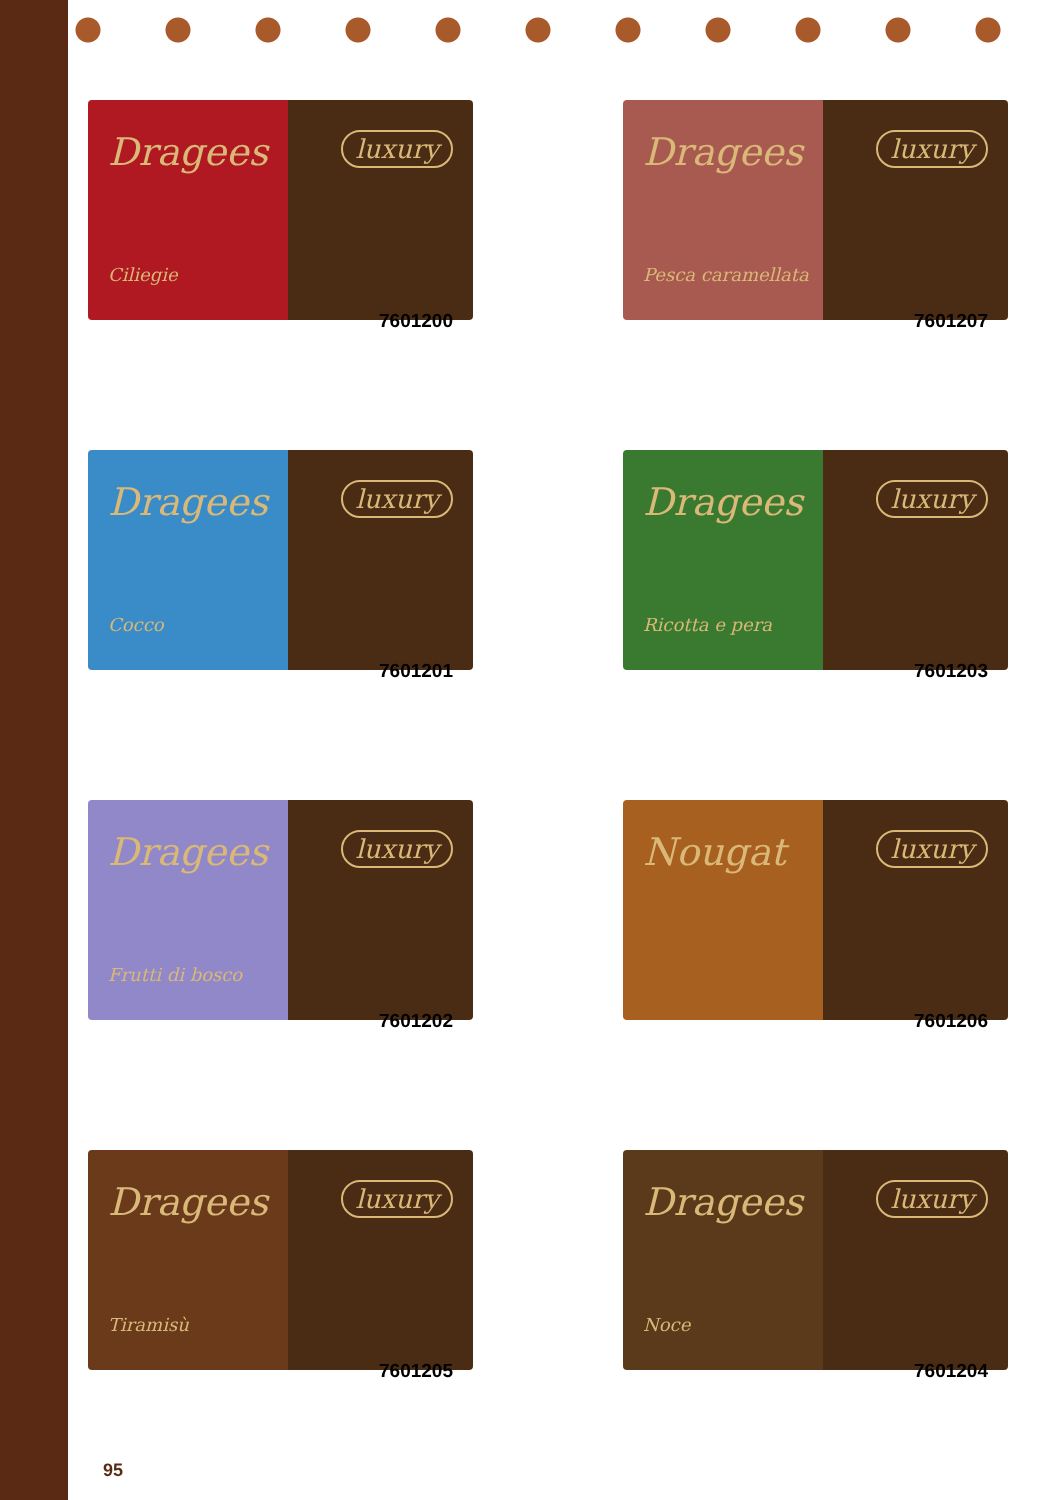Dragees
Ciliegie
luxury
7601200
Dragees
Pesca caramellata
luxury
7601207
Dragees
Cocco
luxury
7601201
Dragees
Ricotta e pera
luxury
7601203
Dragees
Frutti di bosco
luxury
7601202
Nougat
luxury
7601206
Dragees
Tiramisù
luxury
7601205
Dragees
Noce
luxury
7601204
95